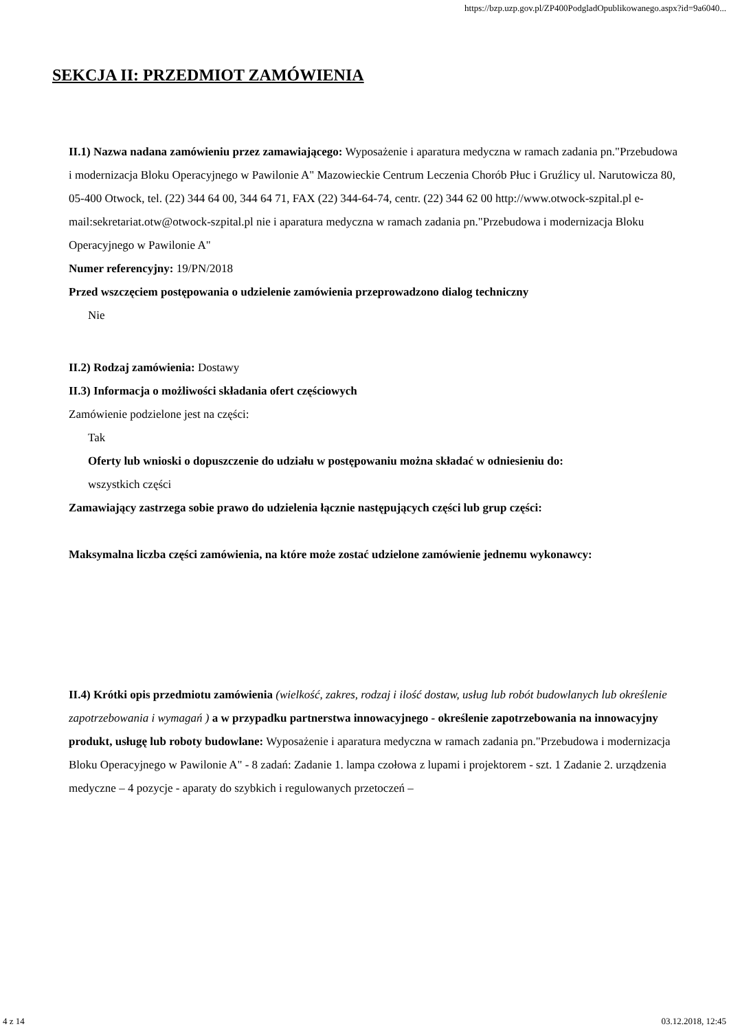https://bzp.uzp.gov.pl/ZP400PodgladOpublikowanego.aspx?id=9a6040...
SEKCJA II: PRZEDMIOT ZAMÓWIENIA
II.1) Nazwa nadana zamówieniu przez zamawiającego: Wyposażenie i aparatura medyczna w ramach zadania pn."Przebudowa i modernizacja Bloku Operacyjnego w Pawilonie A" Mazowieckie Centrum Leczenia Chorób Płuc i Gruźlicy ul. Narutowicza 80, 05-400 Otwock, tel. (22) 344 64 00, 344 64 71, FAX (22) 344-64-74, centr. (22) 344 62 00 http://www.otwock-szpital.pl e-mail:sekretariat.otw@otwock-szpital.pl nie i aparatura medyczna w ramach zadania pn."Przebudowa i modernizacja Bloku Operacyjnego w Pawilonie A"
Numer referencyjny: 19/PN/2018
Przed wszczęciem postępowania o udzielenie zamówienia przeprowadzono dialog techniczny
Nie
II.2) Rodzaj zamówienia: Dostawy
II.3) Informacja o możliwości składania ofert częściowych
Zamówienie podzielone jest na części:
Tak
Oferty lub wnioski o dopuszczenie do udziału w postępowaniu można składać w odniesieniu do:
wszystkich części
Zamawiający zastrzega sobie prawo do udzielenia łącznie następujących części lub grup części:
Maksymalna liczba części zamówienia, na które może zostać udzielone zamówienie jednemu wykonawcy:
II.4) Krótki opis przedmiotu zamówienia (wielkość, zakres, rodzaj i ilość dostaw, usług lub robót budowlanych lub określenie zapotrzebowania i wymagań ) a w przypadku partnerstwa innowacyjnego - określenie zapotrzebowania na innowacyjny produkt, usługę lub roboty budowlane: Wyposażenie i aparatura medyczna w ramach zadania pn."Przebudowa i modernizacja Bloku Operacyjnego w Pawilonie A" - 8 zadań: Zadanie 1. lampa czołowa z lupami i projektorem - szt. 1 Zadanie 2. urządzenia medyczne – 4 pozycje - aparaty do szybkich i regulowanych przetoczeń –
4 z 14 03.12.2018, 12:45